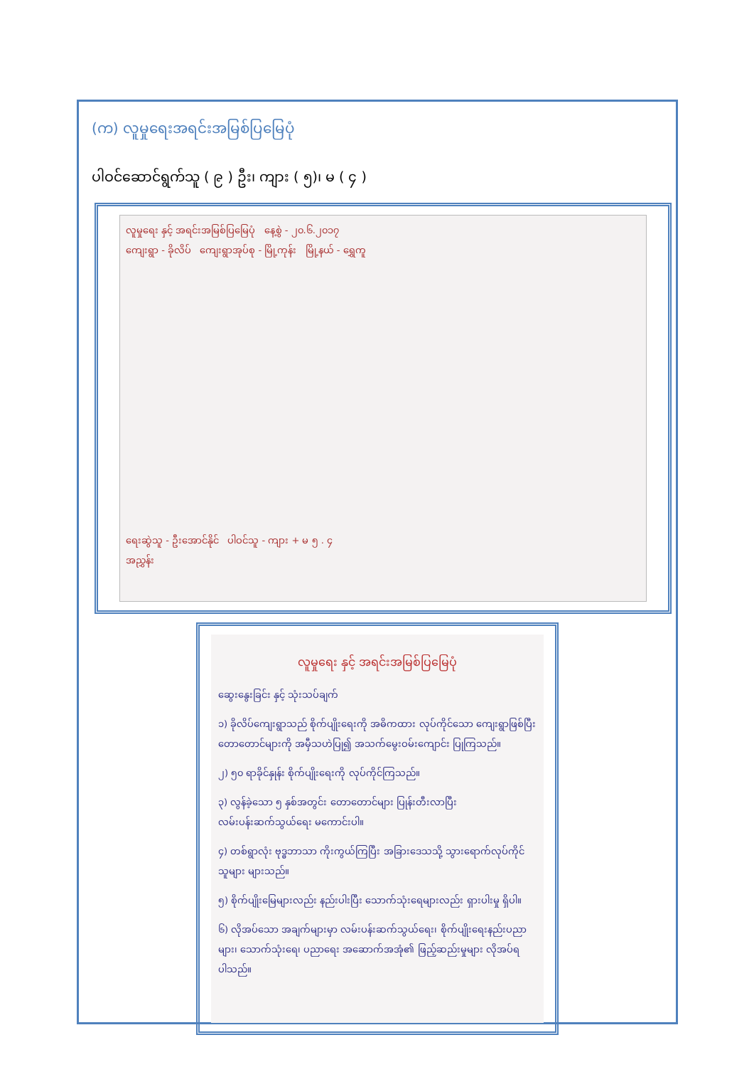(က) လူမှုရေးအရင်းအမြစ်ပြမြေပုံ
ပါဝင်ဆောင်ရွက်သူ ( ၉ ) ဦး၊ ကျား ( ၅)၊ မ ( ၄ )
လူမှုရေး နှင့် အရင်းအမြစ်ပြမြေပုံ နေ့စွဲ - ၂၀.၆.၂၀၁၇
ကျေးရွာ - ခိုလိပ် ကျေးရွာအုပ်စု - မြို့ကုန်း မြို့နယ် - ရွှေကူ
ရေးဆွဲသူ - ဦးအောင်နိုင် ပါဝင်သူ - ကျား + မ ၅ . ၄
အညွှန်း
လူမှုရေး နှင့် အရင်းအမြစ်ပြမြေပုံ
ဆွေးနွေးခြင်း နှင့် သုံးသပ်ချက်
၁) ခိုလိပ်ကျေးရွာသည် စိုက်ပျိုးရေးကို အဓိကထား လုပ်ကိုင်သော ကျေးရွာဖြစ်ပြီး တောတောင်များကို အမှီသဟဲပြု၍ အသက်မွေးဝမ်းကျောင်း ပြုကြသည်။
၂) ၅၀ ရာခိုင်နှုန်း စိုက်ပျိုးရေးကို လုပ်ကိုင်ကြသည်။
၃) လွန်ခဲ့သော ၅ နှစ်အတွင်း တောတောင်များ ပြုန်းတီးလာပြီး လမ်းပန်းဆက်သွယ်ရေး မကောင်းပါ။
၄) တစ်ရွာလုံး ဗုဒ္ဓဘာသာ ကိုးကွယ်ကြပြီး အခြားဒေသသို့ သွားရောက်လုပ်ကိုင်သူများ များသည်။
၅) စိုက်ပျိုးမြေများလည်း နည်းပါးပြီး သောက်သုံးရေများလည်း ရှားပါးမှု ရှိပါ။
၆) လိုအပ်သော အချက်များမှာ လမ်းပန်းဆက်သွယ်ရေး၊ စိုက်ပျိုးရေးနည်းပညာများ၊ သောက်သုံးရေ၊ ပညာရေး အဆောက်အအုံ၏ ဖြည့်ဆည်းမှုများ လိုအပ်ရပါသည်။